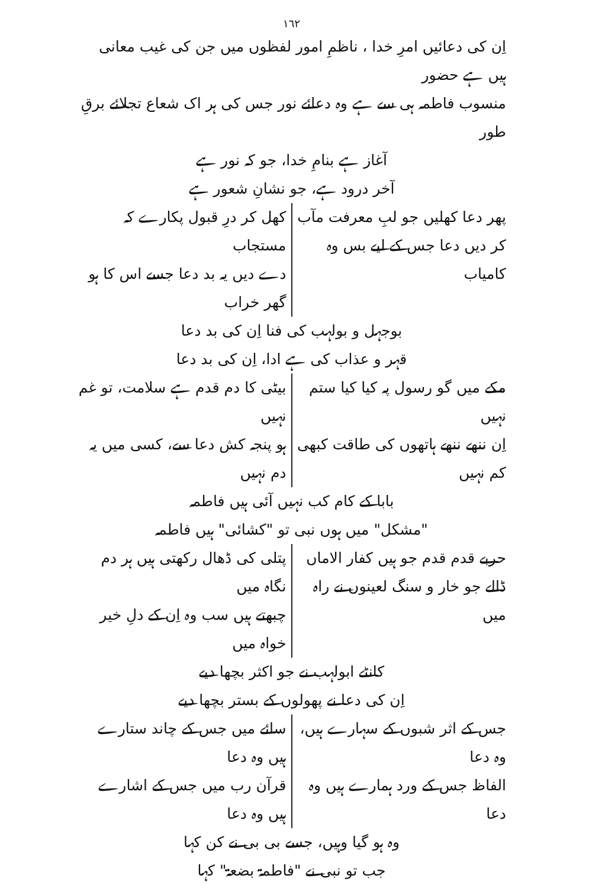١٦٢
اِن کی دعائیں امرِ خدا ، ناظمِ امور لفظوں میں جن کی غیب معانی ہیں ہے حضور
منسوب فاطمہ ہی سے ہے وہ دعائے نور جس کی ہر اک شعاع تجلائے برقِ طور
آغاز ہے بنامِ خدا، جو کہ نور ہے
آخر درود ہے، جو نشانِ شعور ہے
پھر دعا کھلیں جو لبِ معرفت مآب
کر دیں دعا جس کے لیے بس وہ کامیاب
کھل کر درِ قبول پکارے کہ مستجاب
دے دیں یہ بد دعا جسے اس کا ہو گھر خراب
بوجہل و بولہب کی فنا اِن کی بد دعا
قہر و عذاب کی ہے ادا، اِن کی بد دعا
مکے میں گو رسول پہ کیا کیا ستم نہیں
اِن ننھے ننھے ہاتھوں کی طاقت کبھی کم نہیں
بیٹی کا دم قدم ہے سلامت، تو غم نہیں
ہو پنجہ کش دعا سے، کسی میں یہ دم نہیں
بابا کے کام کب نہیں آئی ہیں فاطمہ
"مشکل" میں ہوں نبی تو "کشائی" ہیں فاطمہ
حربے قدم قدم جو ہیں کفار الاماں
ڈالے جو خار و سنگ لعینوں نے راہ میں
پتلی کی ڈھال رکھتی ہیں ہر دم نگاہ میں
چبھتے ہیں سب وہ اِن کے دلِ خیر خواہ میں
کانٹے ابولہب نے جو اکثر بچھا دیے
اِن کی دعا نے پھولوں کے بستر بچھا دیے
جس کے اثر شبوں کے سہارے ہیں، وہ دعا
الفاظ جس کے ورد ہمارے ہیں وہ دعا
سائے میں جس کے چاند ستارے ہیں وہ دعا
قرآن رب میں جس کے اشارے ہیں وہ دعا
وہ ہو گیا وہیں، جسے بی بی نے کن کہا
جب تو نبی نے "فاطمۃ بضعۃ" کہا